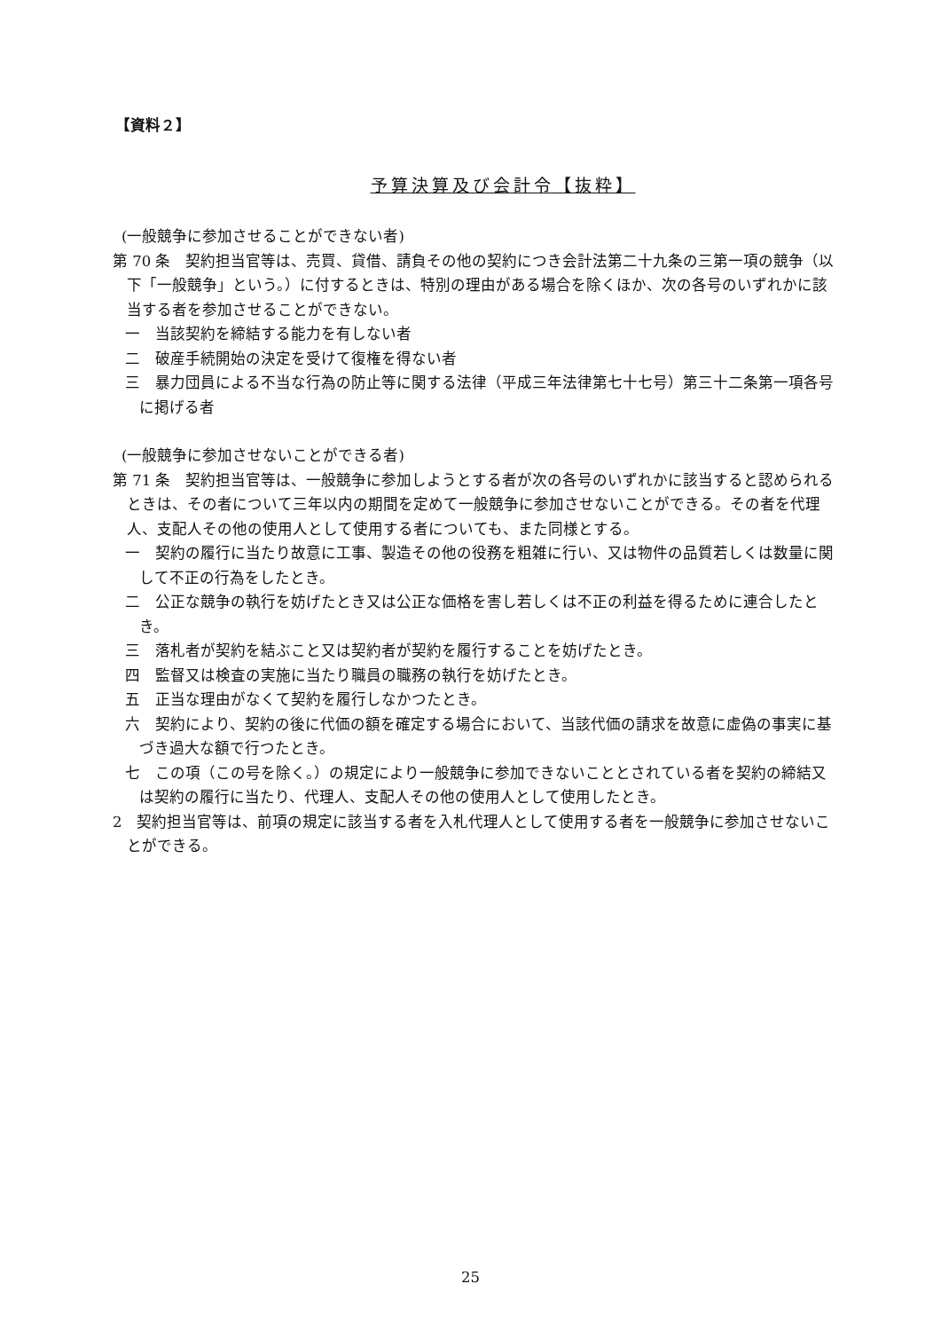【資料２】
予算決算及び会計令【抜粋】
(一般競争に参加させることができない者)
第 70 条　契約担当官等は、売買、貸借、請負その他の契約につき会計法第二十九条の三第一項の競争（以下「一般競争」という。）に付するときは、特別の理由がある場合を除くほか、次の各号のいずれかに該当する者を参加させることができない。
一　当該契約を締結する能力を有しない者
二　破産手続開始の決定を受けて復権を得ない者
三　暴力団員による不当な行為の防止等に関する法律（平成三年法律第七十七号）第三十二条第一項各号に掲げる者
(一般競争に参加させないことができる者)
第 71 条　契約担当官等は、一般競争に参加しようとする者が次の各号のいずれかに該当すると認められるときは、その者について三年以内の期間を定めて一般競争に参加させないことができる。その者を代理人、支配人その他の使用人として使用する者についても、また同様とする。
一　契約の履行に当たり故意に工事、製造その他の役務を粗雑に行い、又は物件の品質若しくは数量に関して不正の行為をしたとき。
二　公正な競争の執行を妨げたとき又は公正な価格を害し若しくは不正の利益を得るために連合したとき。
三　落札者が契約を結ぶこと又は契約者が契約を履行することを妨げたとき。
四　監督又は検査の実施に当たり職員の職務の執行を妨げたとき。
五　正当な理由がなくて契約を履行しなかつたとき。
六　契約により、契約の後に代価の額を確定する場合において、当該代価の請求を故意に虚偽の事実に基づき過大な額で行つたとき。
七　この項（この号を除く。）の規定により一般競争に参加できないこととされている者を契約の締結又は契約の履行に当たり、代理人、支配人その他の使用人として使用したとき。
2　契約担当官等は、前項の規定に該当する者を入札代理人として使用する者を一般競争に参加させないことができる。
25